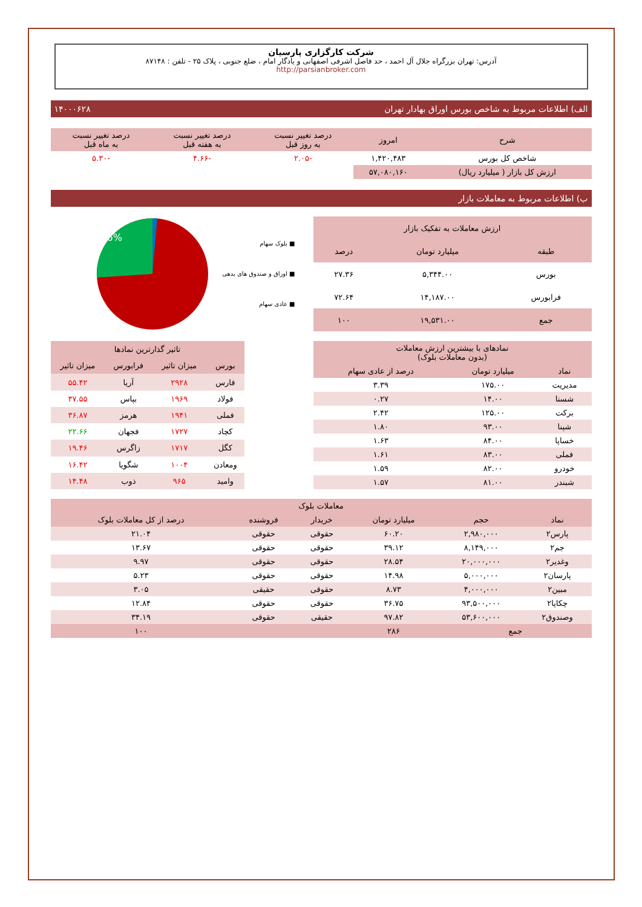شرکت کارگزاری پارسیان
آدرس: تهران بزرگراه جلال آل احمد ، حد فاصل اشرفی اصفهانی و یادگار امام ، ضلع جنوبی ، پلاک ۲۵ - تلفن : ۸۷۱۴۸
http://parsianbroker.com
الف) اطلاعات مربوط به شاخص بورس اوراق بهادار تهران ۱۴۰۰۰۶۲۸
| شرح | امروز | درصد تغییر نسبت به روز قبل | درصد تغییر نسبت به هفته قبل | درصد تغییر نسبت به ماه قبل |
| --- | --- | --- | --- | --- |
| شاخص کل بورس | ۱,۴۲۰,۴۸۳ | -۲.۰۵ | -۴.۶۶ | -۵.۳۰ |
| ارزش کل بازار ( میلیارد ریال) | ۵۷,۰۸۰,۱۶۰ | | | |
ب) اطلاعات مربوط به معاملات بازار
| ارزش معاملات به تفکیک بازار | | |
| --- | --- | --- |
| طبقه | میلیارد تومان | درصد |
| بورس | ۵,۳۴۴.۰۰ | ۲۷.۳۶ |
| فرابورس | ۱۴,۱۸۷.۰۰ | ۷۲.۶۴ |
| جمع | ۱۹,۵۳۱.۰۰ | ۱۰۰ |
■ بلوک سهام
■ اوراق و صندوق های بدهی
■ عادی سهام
26%
| نمادهای با بیشترین ارزش معاملات (بدون معاملات بلوک) | | |
| --- | --- | --- |
| نماد | میلیارد تومان | درصد از عادی سهام |
| مدیریت | ۱۷۵.۰۰ | ۳.۳۹ |
| شستا | ۱۴.۰۰ | ۰.۲۷ |
| برکت | ۱۲۵.۰۰ | ۲.۴۲ |
| شپنا | ۹۳.۰۰ | ۱.۸۰ |
| خساپا | ۸۴.۰۰ | ۱.۶۳ |
| فملی | ۸۳.۰۰ | ۱.۶۱ |
| خودرو | ۸۲.۰۰ | ۱.۵۹ |
| شبندر | ۸۱.۰۰ | ۱.۵۷ |
| تاثیر گذارترین نمادها | | | |
| --- | --- | --- | --- |
| بورس | میزان تاثیر | فرابورس | میزان تاثیر |
| فارس | ۲۹۲۸ | آریا | ۵۵.۴۲ |
| فولاد | ۱۹۶۹ | بپاس | ۳۷.۵۵ |
| فملی | ۱۹۴۱ | هرمز | ۳۶.۸۷ |
| کچاد | ۱۷۲۷ | فجهان | ۲۲.۶۶ |
| کگل | ۱۷۱۷ | زاگرس | ۱۹.۴۶ |
| ومعادن | ۱۰۰۴ | شگویا | ۱۶.۴۲ |
| وامید | ۹۶۵ | ذوب | ۱۴.۴۸ |
| معاملات بلوک | | | | | |
| --- | --- | --- | --- | --- | --- |
| نماد | حجم | میلیارد تومان | خریدار | فروشنده | درصد از کل معاملات بلوک |
| پارس۲ | ۲,۹۸۰,۰۰۰ | ۶۰.۲۰ | حقوقی | حقوقی | ۲۱.۰۴ |
| جم۲ | ۸,۱۴۹,۰۰۰ | ۳۹.۱۲ | حقوقی | حقوقی | ۱۳.۶۷ |
| وغدیر۲ | ۲۰,۰۰۰,۰۰۰ | ۲۸.۵۴ | حقوقی | حقوقی | ۹.۹۷ |
| پارسان۲ | ۵,۰۰۰,۰۰۰ | ۱۴.۹۸ | حقوقی | حقوقی | ۵.۲۳ |
| مبین۲ | ۴,۰۰۰,۰۰۰ | ۸.۷۳ | حقوقی | حقیقی | ۳.۰۵ |
| چکاپا۲ | ۹۳,۵۰۰,۰۰۰ | ۳۶.۷۵ | حقوقی | حقوقی | ۱۲.۸۴ |
| وصندوق۲ | ۵۳,۶۰۰,۰۰۰ | ۹۷.۸۲ | حقیقی | حقوقی | ۳۴.۱۹ |
| جمع | | ۲۸۶ | | | ۱۰۰ |